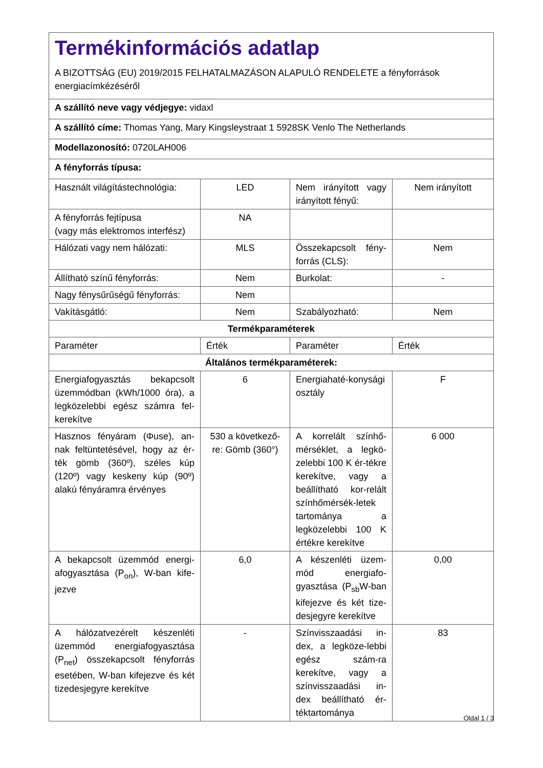| Termékinformációs adatlap A BIZOTTSÁG (EU) 2019/2015 FELHATALMAZÁSON ALAPULÓ RENDELETE a fényforrások energiacímkézéséről | | | |
| A szállító neve vagy védjegye: vidaxl | | | |
| A szállító címe: Thomas Yang, Mary Kingsleystraat 1 5928SK Venlo The Netherlands | | | |
| Modellazonosító: 0720LAH006 | | | |
| A fényforrás típusa: | | | |
| Használt világítástechnológia: | LED | Nem irányított vagy irányított fényű: | Nem irányított |
| A fényforrás fejtípusa (vagy más elektromos interfész) | NA | | |
| Hálózati vagy nem hálózati: | MLS | Összekapcsolt fény-forrás (CLS): | Nem |
| Állítható színű fényforrás: | Nem | Burkolat: | - |
| Nagy fénysűrűségű fényforrás: | Nem | | |
| Vakításgátló: | Nem | Szabályozható: | Nem |
| Termékparaméterek | | | |
| Paraméter | Érték | Paraméter | Érték |
| Általános termékparaméterek: | | | |
| Energiafogyasztás bekapcsolt üzemmódban (kWh/1000 óra), a legközelebbi egész számra fel-kerekítve | 6 | Energiahaté-konysági osztály | F |
| Hasznos fényáram (Φuse), an-nak feltüntetésével, hogy az ér-ték gömb (360º), széles kúp (120º) vagy keskeny kúp (90º) alakú fényáramra érvényes | 530 a következő-re: Gömb (360°) | A korrelált színhő-mérséklet, a legkö-zelebbi 100 K ér-tékre kerekítve, vagy a beállítható kor-relált színhőmérsék-letek tartománya a legközelebbi 100 K értékre kerekítve | 6 000 |
| A bekapcsolt üzemmód energi-afogyasztása (P<sub>on</sub>), W-ban kife-jezve | 6,0 | A készenléti üzem-mód energiafo-gyasztása (P<sub>sb</sub>W-ban kifejezve és két tize-desjegyre kerekítve | 0,00 |
| A hálózatvezérelt készenléti üzemmód energiafogyasztása (P<sub>net</sub>) összekapcsolt fényforrás esetében, W-ban kifejezve és két tizedesjegyre kerekítve | - | Színvisszaadási in-dex, a legköze-lebbi egész szám-ra kerekítve, vagy a színvisszaadási in-dex beállítható ér-téktartománya | 83 |
Oldal 1 / 3